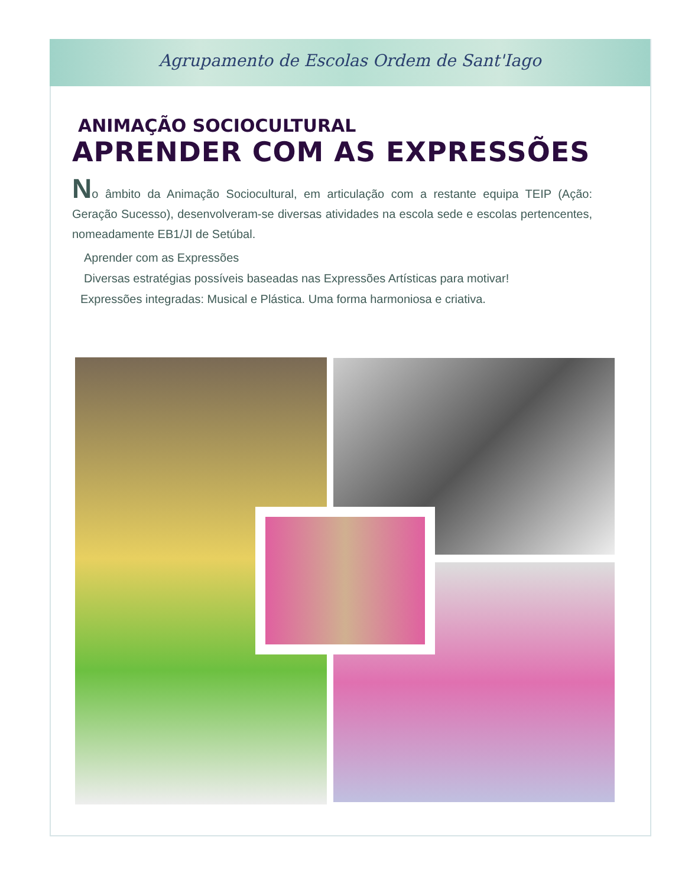Agrupamento de Escolas Ordem de Sant'Iago
ANIMAÇÃO SOCIOCULTURAL
APRENDER COM AS EXPRESSÕES
No âmbito da Animação Sociocultural, em articulação com a restante equipa TEIP (Ação: Geração Sucesso), desenvolveram-se diversas atividades na escola sede e escolas pertencentes, nomeadamente EB1/JI de Setúbal.
Aprender com as Expressões
Diversas estratégias possíveis baseadas nas Expressões Artísticas para motivar!
Expressões integradas: Musical e Plástica. Uma forma harmoniosa e criativa.